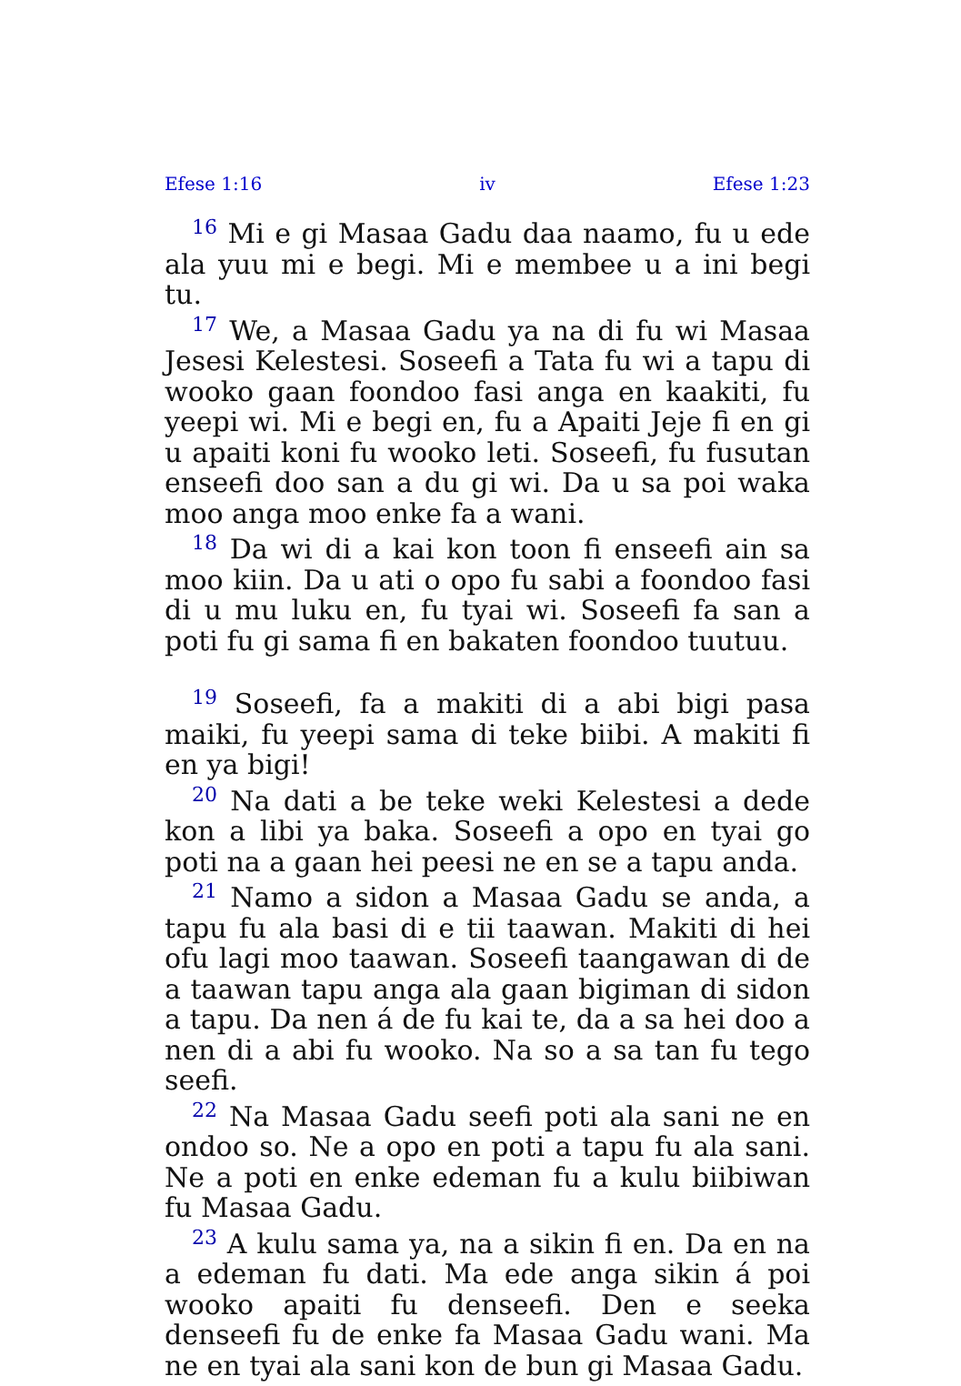Efese 1:16 iv Efese 1:23
<sup>16</sup> Mi e gi Masaa Gadu daa naamo, fu u ede ala yuu mi e begi. Mi e membee u a ini begi tu.
<sup>17</sup> We, a Masaa Gadu ya na di fu wi Masaa Jesesi Kelestesi. Soseefi a Tata fu wi a tapu di wooko gaan foondoo fasi anga en kaakiti, fu yeepi wi. Mi e begi en, fu a Apaiti Jeje fi en gi u apaiti koni fu wooko leti. Soseefi, fu fusutan enseefi doo san a du gi wi. Da u sa poi waka moo anga moo enke fa a wani.
<sup>18</sup> Da wi di a kai kon toon fi enseefi ain sa moo kiin. Da u ati o opo fu sabi a foondoo fasi di u mu luku en, fu tyai wi. Soseefi fa san a poti fu gi sama fi en bakaten foondoo tuutuu.
<sup>19</sup> Soseefi, fa a makiti di a abi bigi pasa maiki, fu yeepi sama di teke biibi. A makiti fi en ya bigi!
<sup>20</sup> Na dati a be teke weki Kelestesi a dede kon a libi ya baka. Soseefi a opo en tyai go poti na a gaan hei peesi ne en se a tapu anda.
<sup>21</sup> Namo a sidon a Masaa Gadu se anda, a tapu fu ala basi di e tii taawan. Makiti di hei ofu lagi moo taawan. Soseefi taangawan di de a taawan tapu anga ala gaan bigiman di sidon a tapu. Da nen á de fu kai te, da a sa hei doo a nen di a abi fu wooko. Na so a sa tan fu tego seefi.
<sup>22</sup> Na Masaa Gadu seefi poti ala sani ne en ondoo so. Ne a opo en poti a tapu fu ala sani. Ne a poti en enke edeman fu a kulu biibiwan fu Masaa Gadu.
<sup>23</sup> A kulu sama ya, na a sikin fi en. Da en na a edeman fu dati. Ma ede anga sikin á poi wooko apaiti fu denseefi. Den e seeka denseefi fu de enke fa Masaa Gadu wani. Ma ne en tyai ala sani kon de bun gi Masaa Gadu.